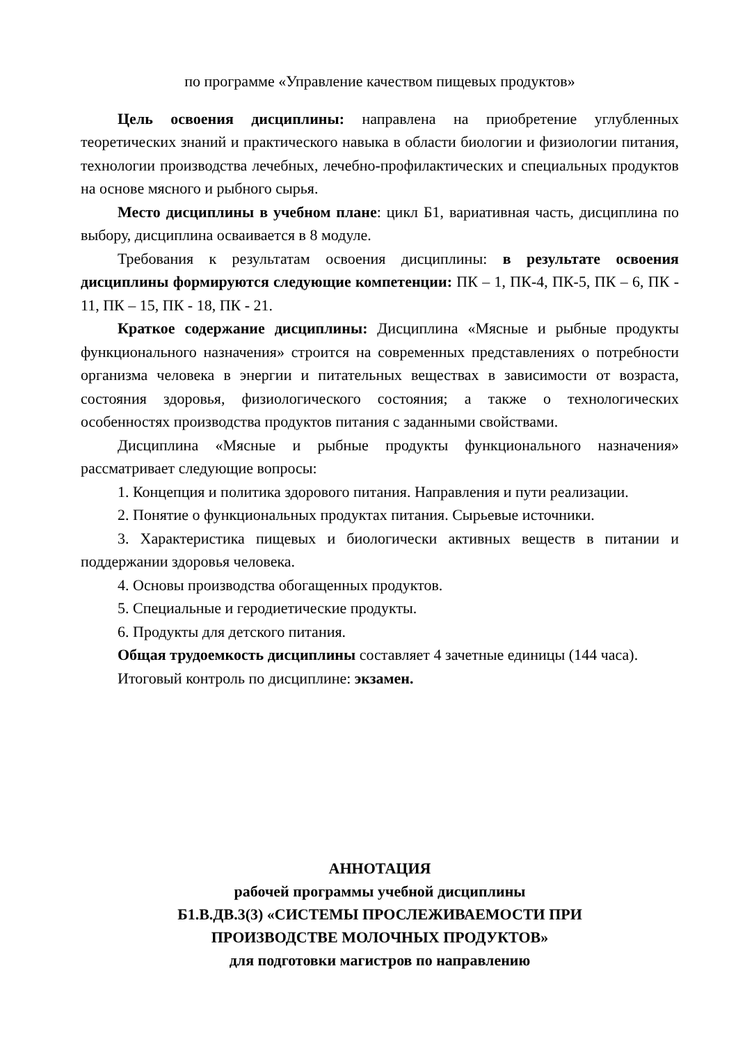по программе «Управление качеством пищевых продуктов»
Цель освоения дисциплины: направлена на приобретение углубленных теоретических знаний и практического навыка в области биологии и физиологии питания, технологии производства лечебных, лечебно-профилактических и специальных продуктов на основе мясного и рыбного сырья.
Место дисциплины в учебном плане: цикл Б1, вариативная часть, дисциплина по выбору, дисциплина осваивается в 8 модуле.
Требования к результатам освоения дисциплины: в результате освоения дисциплины формируются следующие компетенции: ПК – 1, ПК-4, ПК-5, ПК – 6, ПК - 11, ПК – 15, ПК - 18, ПК - 21.
Краткое содержание дисциплины: Дисциплина «Мясные и рыбные продукты функционального назначения» строится на современных представлениях о потребности организма человека в энергии и питательных веществах в зависимости от возраста, состояния здоровья, физиологического состояния; а также о технологических особенностях производства продуктов питания с заданными свойствами.
Дисциплина «Мясные и рыбные продукты функционального назначения» рассматривает следующие вопросы:
1. Концепция и политика здорового питания. Направления и пути реализации.
2. Понятие о функциональных продуктах питания. Сырьевые источники.
3. Характеристика пищевых и биологически активных веществ в питании и поддержании здоровья человека.
4. Основы производства обогащенных продуктов.
5. Специальные и геродиетические продукты.
6. Продукты для детского питания.
Общая трудоемкость дисциплины составляет 4 зачетные единицы (144 часа).
Итоговый контроль по дисциплине: экзамен.
АННОТАЦИЯ
рабочей программы учебной дисциплины
Б1.В.ДВ.3(3) «СИСТЕМЫ ПРОСЛЕЖИВАЕМОСТИ ПРИ
ПРОИЗВОДСТВЕ МОЛОЧНЫХ ПРОДУКТОВ»
для подготовки магистров по направлению